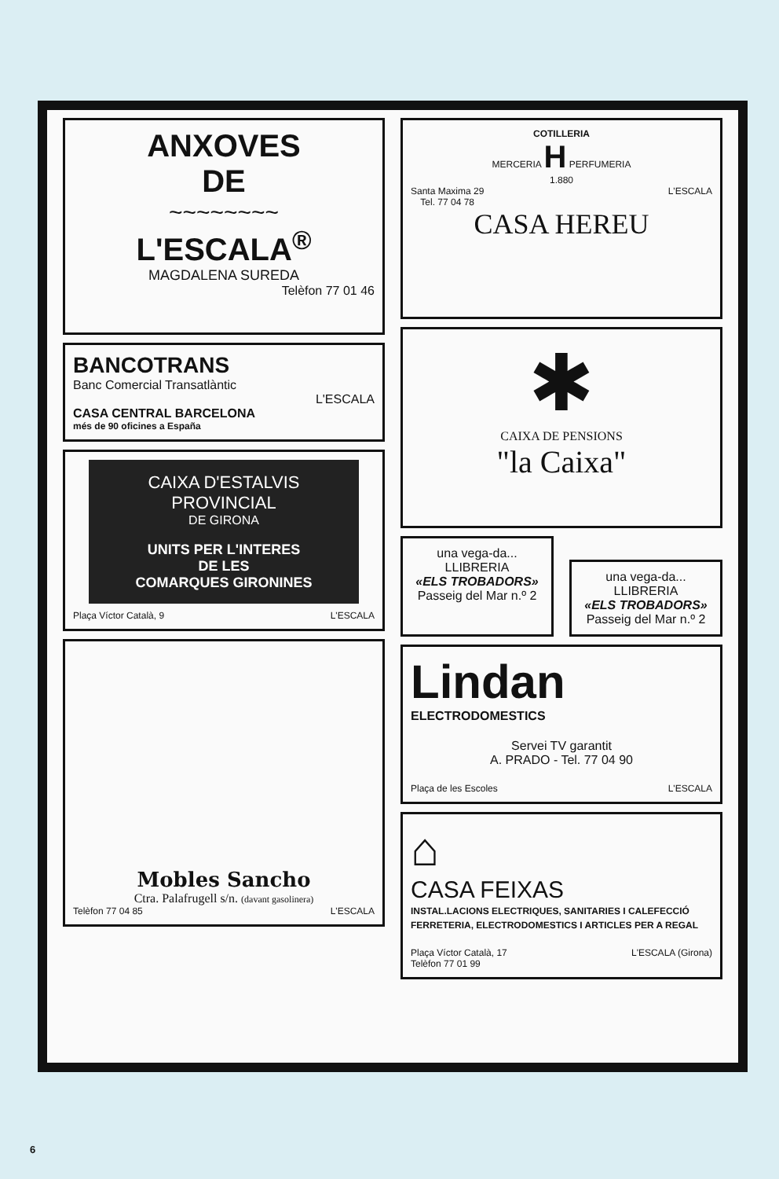ANXOVES
DE
~~~~~~~~
L'ESCALA<sup>®</sup>
MAGDALENA SUREDA
Telèfon 77 01 46
BANCOTRANS
Banc Comercial Transatlàntic
L'ESCALA
CASA CENTRAL BARCELONA
més de 90 oficines a España
CAIXA D'ESTALVIS
PROVINCIAL
DE GIRONA
UNITS PER L'INTERES
DE LES
COMARQUES GIRONINES
Plaça Víctor Català, 9 L'ESCALA
Mobles Sancho
Ctra. Palafrugell s/n. (davant gasolinera)
Telèfon 77 04 85 L'ESCALA
COTILLERIA
MERCERIA H PERFUMERIA
1.880
Santa Maxima 29
Tel. 77 04 78 L'ESCALA
CASA HEREU
✱
CAIXA DE PENSIONS
"la Caixa"
una vega-da...
LLIBRERIA
«ELS TROBADORS»
Passeig del Mar n.º 2
una vega-da...
LLIBRERIA
«ELS TROBADORS»
Passeig del Mar n.º 2
Lindan
ELECTRODOMESTICS
Servei TV garantit
A. PRADO - Tel. 77 04 90
Plaça de les Escoles L'ESCALA
⌂
CASA FEIXAS
INSTAL.LACIONS ELECTRIQUES, SANITARIES I CALEFECCIÓ
FERRETERIA, ELECTRODOMESTICS I ARTICLES PER A REGAL
Plaça Víctor Català, 17
Telèfon 77 01 99 L'ESCALA (Girona)
6